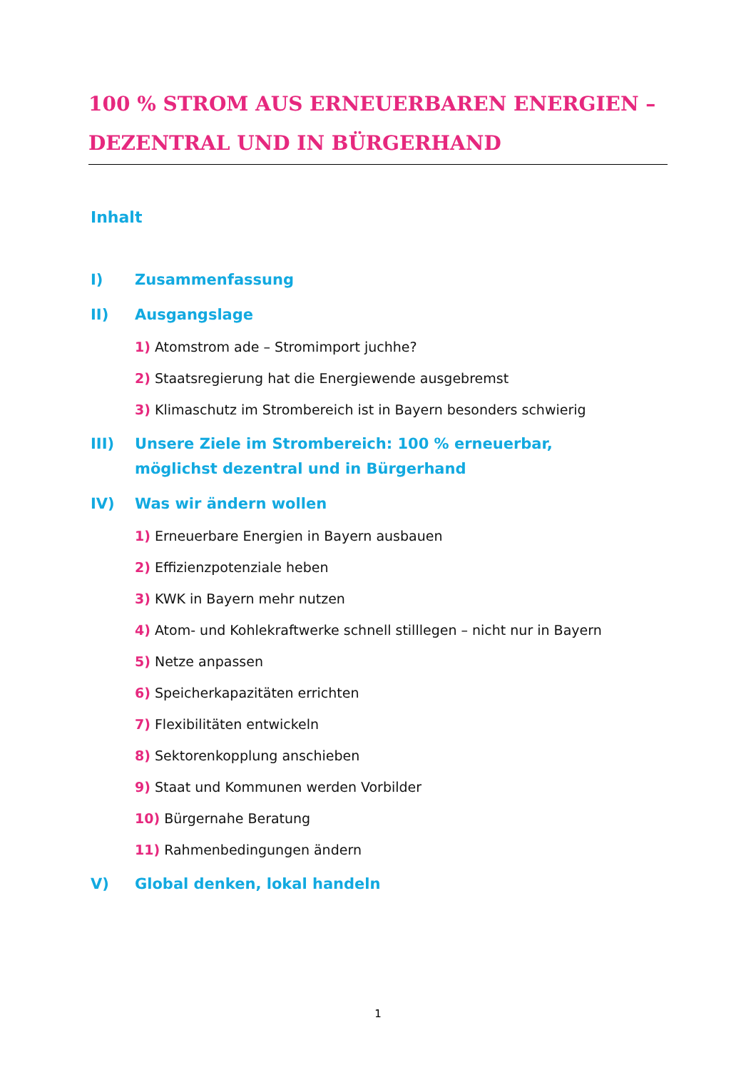100 % STROM AUS ERNEUERBAREN ENERGIEN – DEZENTRAL UND IN BÜRGERHAND
Inhalt
I) Zusammenfassung
II) Ausgangslage
1) Atomstrom ade – Stromimport juchhe?
2) Staatsregierung hat die Energiewende ausgebremst
3) Klimaschutz im Strombereich ist in Bayern besonders schwierig
III) Unsere Ziele im Strombereich: 100 % erneuerbar,
möglichst dezentral und in Bürgerhand
IV) Was wir ändern wollen
1) Erneuerbare Energien in Bayern ausbauen
2) Effizienzpotenziale heben
3) KWK in Bayern mehr nutzen
4) Atom- und Kohlekraftwerke schnell stilllegen – nicht nur in Bayern
5) Netze anpassen
6) Speicherkapazitäten errichten
7) Flexibilitäten entwickeln
8) Sektorenkopplung anschieben
9) Staat und Kommunen werden Vorbilder
10) Bürgernahe Beratung
11) Rahmenbedingungen ändern
V) Global denken, lokal handeln
1